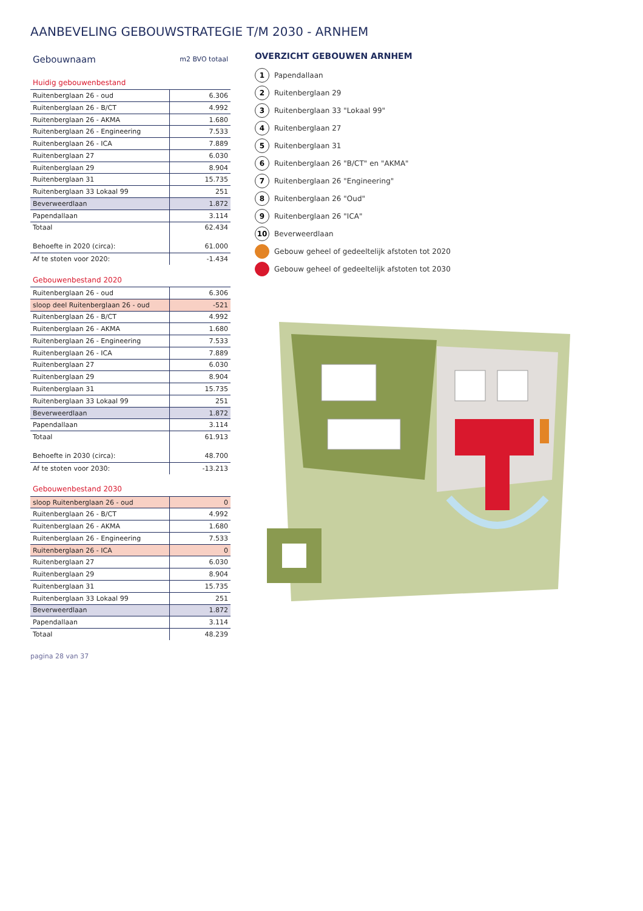AANBEVELING GEBOUWSTRATEGIE T/M 2030 - ARNHEM
| Gebouwnaam | m2 BVO totaal |
| --- | --- |
| Huidig gebouwenbestand | |
| Ruitenberglaan 26 - oud | 6.306 |
| Ruitenberglaan 26 - B/CT | 4.992 |
| Ruitenberglaan 26 - AKMA | 1.680 |
| Ruitenberglaan 26 - Engineering | 7.533 |
| Ruitenberglaan 26 - ICA | 7.889 |
| Ruitenberglaan 27 | 6.030 |
| Ruitenberglaan 29 | 8.904 |
| Ruitenberglaan 31 | 15.735 |
| Ruitenberglaan 33 Lokaal 99 | 251 |
| Beverweerdlaan | 1.872 |
| Papendallaan | 3.114 |
| Totaal | 62.434 |
| Behoefte in 2020 (circa): | 61.000 |
| Af te stoten voor 2020: | -1.434 |
| Gebouwenbestand 2020 | |
| Ruitenberglaan 26 - oud | 6.306 |
| sloop deel Ruitenberglaan 26 - oud | -521 |
| Ruitenberglaan 26 - B/CT | 4.992 |
| Ruitenberglaan 26 - AKMA | 1.680 |
| Ruitenberglaan 26 - Engineering | 7.533 |
| Ruitenberglaan 26 - ICA | 7.889 |
| Ruitenberglaan 27 | 6.030 |
| Ruitenberglaan 29 | 8.904 |
| Ruitenberglaan 31 | 15.735 |
| Ruitenberglaan 33 Lokaal 99 | 251 |
| Beverweerdlaan | 1.872 |
| Papendallaan | 3.114 |
| Totaal | 61.913 |
| Behoefte in 2030 (circa): | 48.700 |
| Af te stoten voor 2030: | -13.213 |
| Gebouwenbestand 2030 | |
| sloop Ruitenberglaan 26 - oud | 0 |
| Ruitenberglaan 26 - B/CT | 4.992 |
| Ruitenberglaan 26 - AKMA | 1.680 |
| Ruitenberglaan 26 - Engineering | 7.533 |
| Ruitenberglaan 26 - ICA | 0 |
| Ruitenberglaan 27 | 6.030 |
| Ruitenberglaan 29 | 8.904 |
| Ruitenberglaan 31 | 15.735 |
| Ruitenberglaan 33 Lokaal 99 | 251 |
| Beverweerdlaan | 1.872 |
| Papendallaan | 3.114 |
| Totaal | 48.239 |
OVERZICHT GEBOUWEN ARNHEM
1 Papendallaan
2 Ruitenberglaan 29
3 Ruitenberglaan 33 "Lokaal 99"
4 Ruitenberglaan 27
5 Ruitenberglaan 31
6 Ruitenberglaan 26 "B/CT" en "AKMA"
7 Ruitenberglaan 26 "Engineering"
8 Ruitenberglaan 26 "Oud"
9 Ruitenberglaan 26 "ICA"
10 Beverweerdlaan
Gebouw geheel of gedeeltelijk afstoten tot 2020
Gebouw geheel of gedeeltelijk afstoten tot 2030
pagina 28 van 37